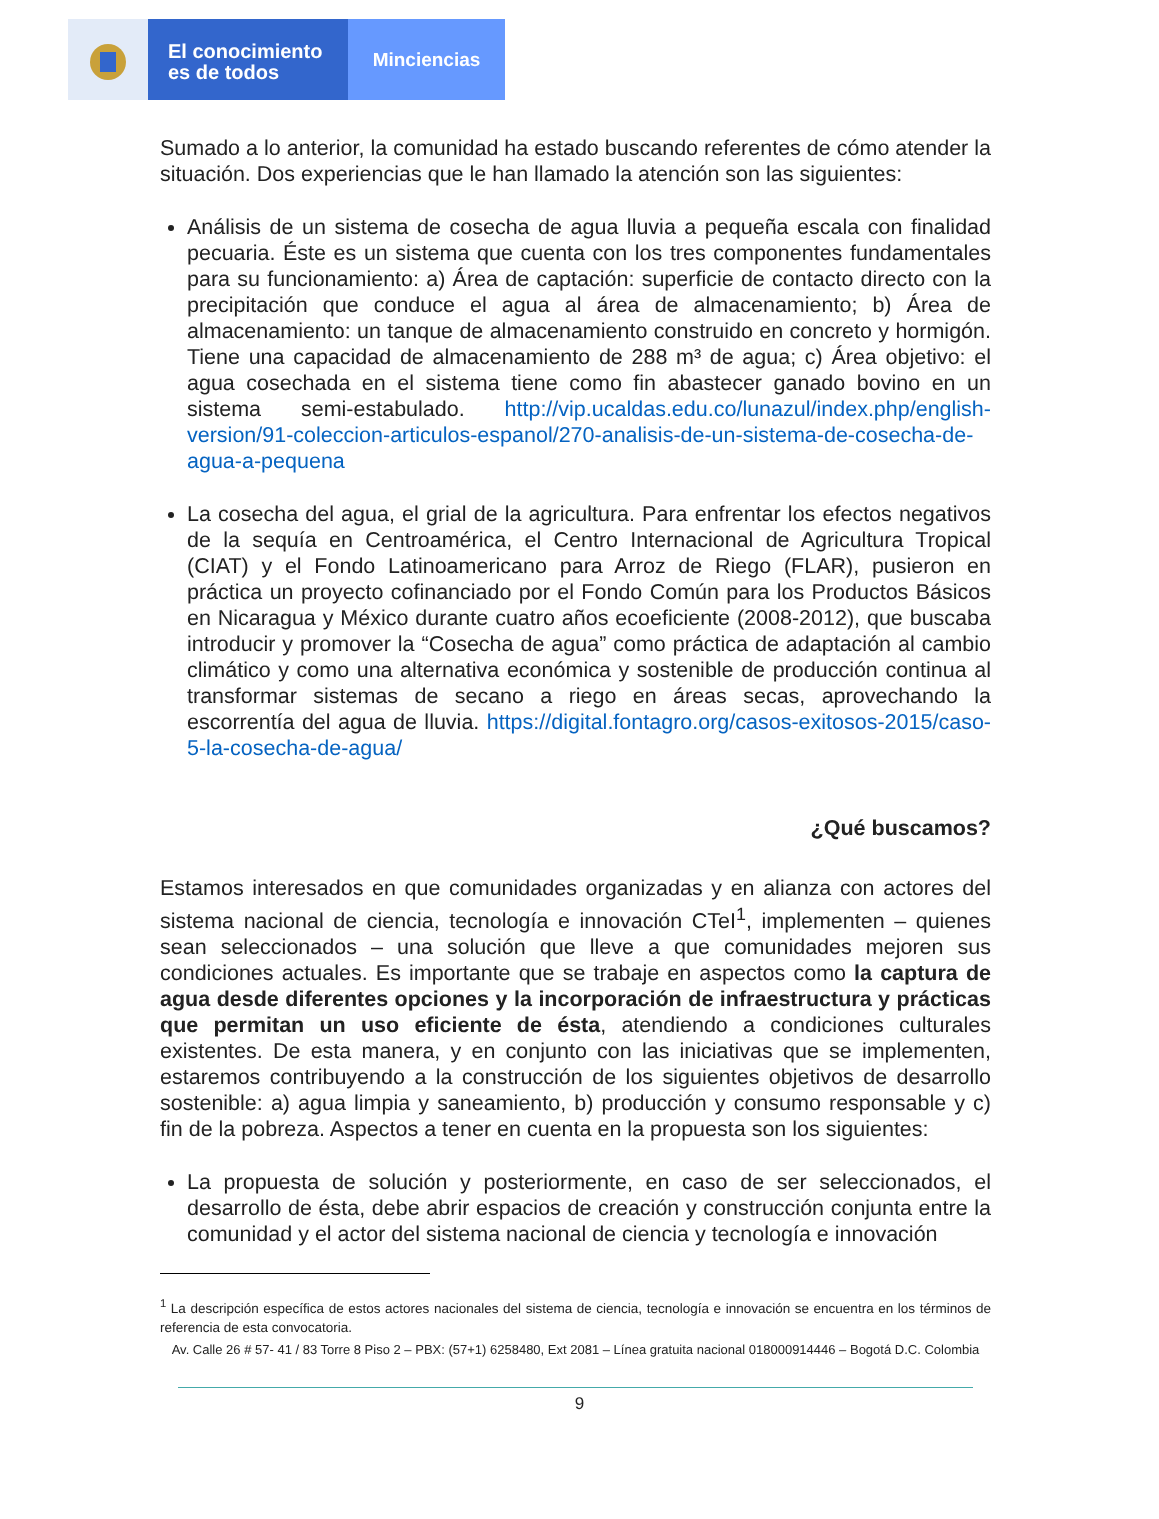El conocimiento
es de todos
Minciencias
Sumado a lo anterior, la comunidad ha estado buscando referentes de cómo atender la situación. Dos experiencias que le han llamado la atención son las siguientes:
Análisis de un sistema de cosecha de agua lluvia a pequeña escala con finalidad pecuaria. Éste es un sistema que cuenta con los tres componentes fundamentales para su funcionamiento: a) Área de captación: superficie de contacto directo con la precipitación que conduce el agua al área de almacenamiento; b) Área de almacenamiento: un tanque de almacenamiento construido en concreto y hormigón. Tiene una capacidad de almacenamiento de 288 m³ de agua; c) Área objetivo: el agua cosechada en el sistema tiene como fin abastecer ganado bovino en un sistema semi-estabulado. http://vip.ucaldas.edu.co/lunazul/index.php/english-version/91-coleccion-articulos-espanol/270-analisis-de-un-sistema-de-cosecha-de-agua-a-pequena
La cosecha del agua, el grial de la agricultura. Para enfrentar los efectos negativos de la sequía en Centroamérica, el Centro Internacional de Agricultura Tropical (CIAT) y el Fondo Latinoamericano para Arroz de Riego (FLAR), pusieron en práctica un proyecto cofinanciado por el Fondo Común para los Productos Básicos en Nicaragua y México durante cuatro años ecoeficiente (2008-2012), que buscaba introducir y promover la “Cosecha de agua” como práctica de adaptación al cambio climático y como una alternativa económica y sostenible de producción continua al transformar sistemas de secano a riego en áreas secas, aprovechando la escorrentía del agua de lluvia. https://digital.fontagro.org/casos-exitosos-2015/caso-5-la-cosecha-de-agua/
¿Qué buscamos?
Estamos interesados en que comunidades organizadas y en alianza con actores del sistema nacional de ciencia, tecnología e innovación CTeI<sup>1</sup>, implementen – quienes sean seleccionados – una solución que lleve a que comunidades mejoren sus condiciones actuales. Es importante que se trabaje en aspectos como la captura de agua desde diferentes opciones y la incorporación de infraestructura y prácticas que permitan un uso eficiente de ésta, atendiendo a condiciones culturales existentes. De esta manera, y en conjunto con las iniciativas que se implementen, estaremos contribuyendo a la construcción de los siguientes objetivos de desarrollo sostenible: a) agua limpia y saneamiento, b) producción y consumo responsable y c) fin de la pobreza. Aspectos a tener en cuenta en la propuesta son los siguientes:
La propuesta de solución y posteriormente, en caso de ser seleccionados, el desarrollo de ésta, debe abrir espacios de creación y construcción conjunta entre la comunidad y el actor del sistema nacional de ciencia y tecnología e innovación
<sup>1</sup> La descripción específica de estos actores nacionales del sistema de ciencia, tecnología e innovación se encuentra en los términos de referencia de esta convocatoria.
Av. Calle 26 # 57- 41 / 83 Torre 8 Piso 2 – PBX: (57+1) 6258480, Ext 2081 – Línea gratuita nacional 018000914446 – Bogotá D.C. Colombia
9